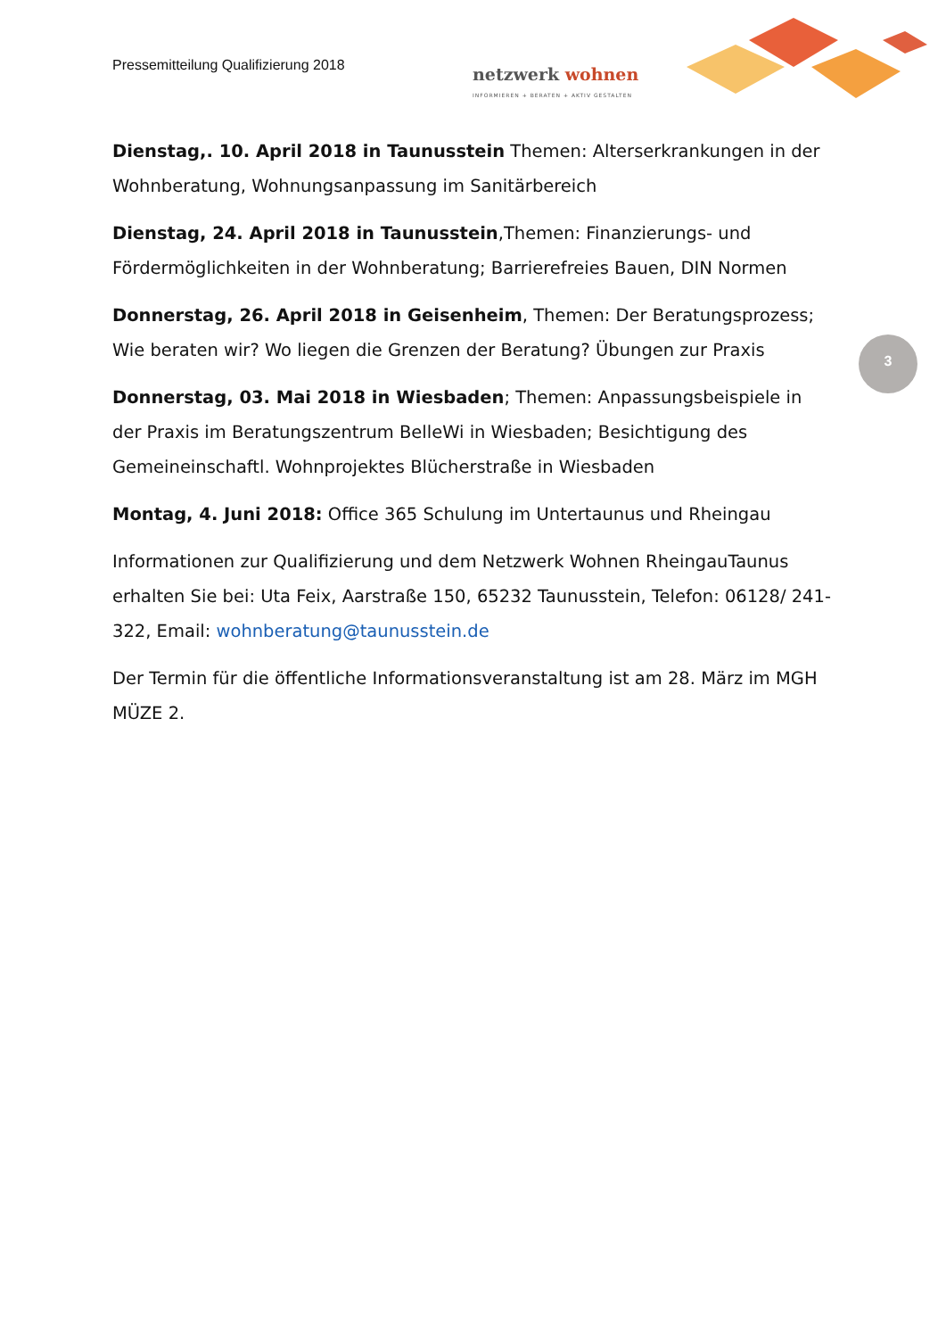Pressemitteilung Qualifizierung 2018
netzwerk wohnen
INFORMIEREN + BERATEN + AKTIV GESTALTEN
3
Dienstag,. 10. April 2018 in Taunusstein Themen: Alterserkrankungen in der Wohnberatung, Wohnungsanpassung im Sanitärbereich
Dienstag, 24. April 2018 in Taunusstein,Themen: Finanzierungs- und Fördermöglichkeiten in der Wohnberatung; Barrierefreies Bauen, DIN Normen
Donnerstag, 26. April 2018 in Geisenheim, Themen: Der Beratungsprozess; Wie beraten wir? Wo liegen die Grenzen der Beratung? Übungen zur Praxis
Donnerstag, 03. Mai 2018 in Wiesbaden; Themen: Anpassungsbeispiele in der Praxis im Beratungszentrum BelleWi in Wiesbaden; Besichtigung des Gemeineinschaftl. Wohnprojektes Blücherstraße in Wiesbaden
Montag, 4. Juni 2018: Office 365 Schulung im Untertaunus und Rheingau
Informationen zur Qualifizierung und dem Netzwerk Wohnen RheingauTaunus erhalten Sie bei: Uta Feix, Aarstraße 150, 65232 Taunusstein, Telefon: 06128/ 241-322, Email: wohnberatung@taunusstein.de
Der Termin für die öffentliche Informationsveranstaltung ist am 28. März im MGH MÜZE 2.